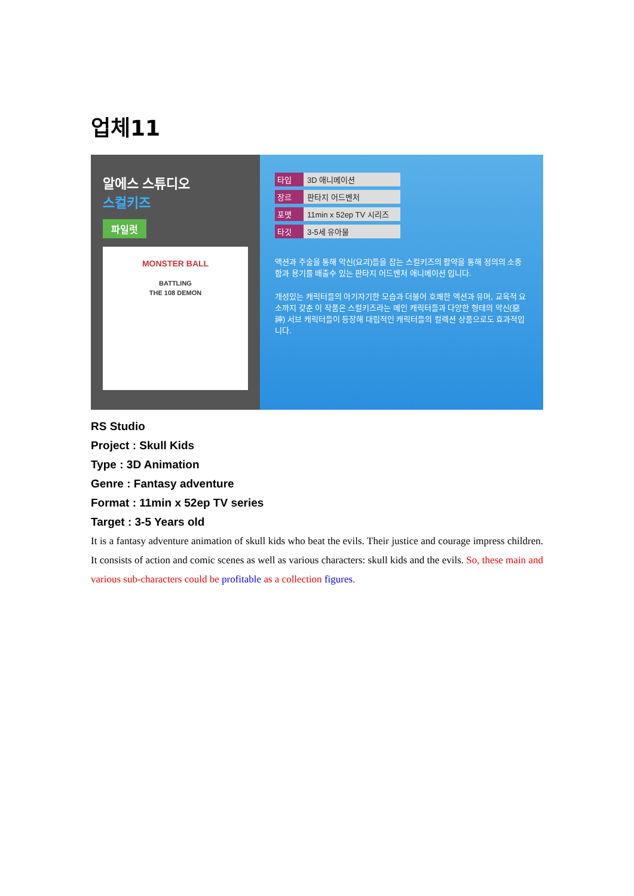업체11
알에스 스튜디오
스컬키즈
파일럿
MONSTER BALL
BATTLING
THE 108 DEMON
타입 3D 애니메이션
장르 판타지 어드벤처
포맷 11min x 52ep TV 시리즈
타깃 3-5세 유아물
액션과 주술을 통해 악신(요괴)들을 잡는 스컬키즈의 활약을 통해 정의의 소중함과 용기를 배출수 있는 판타지 어드벤처 애니메이션 입니다.
개성있는 캐릭터들의 아기자기한 모습과 더불어 호쾌한 액션과 유머, 교육적 요소까지 갖춘 이 작품은 스컬키즈라는 메인 캐릭터들과 다양한 형태의 악신(惡神) 서브 캐릭터들이 등장해 대립적인 캐릭터들의 컬렉션 상품으로도 효과적입니다.
RS Studio
Project : Skull Kids
Type : 3D Animation
Genre : Fantasy adventure
Format : 11min x 52ep TV series
Target : 3-5 Years old
It is a fantasy adventure animation of skull kids who beat the evils. Their justice and courage impress children. It consists of action and comic scenes as well as various characters: skull kids and the evils. So, these main and various sub-characters could be profitable as a collection figures.